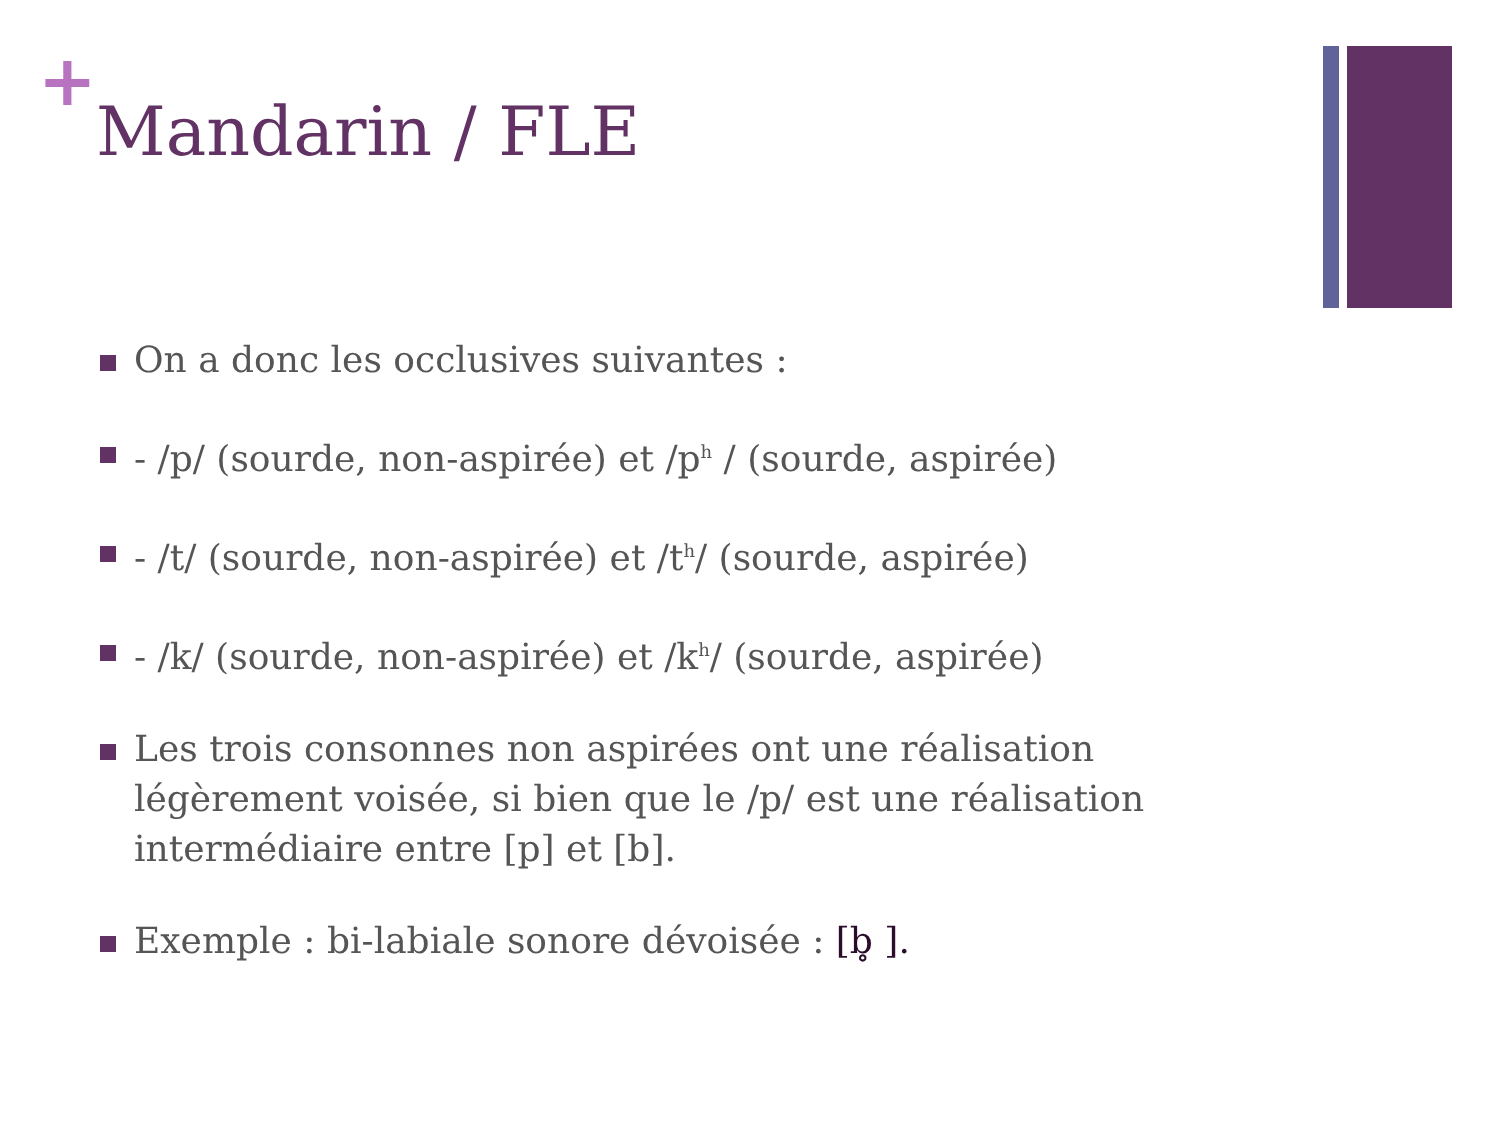+
Mandarin / FLE
On a donc les occlusives suivantes :
- /p/ (sourde, non-aspirée) et /p<sup>h</sup> / (sourde, aspirée)
- /t/ (sourde, non-aspirée) et /t<sup>h</sup>/ (sourde, aspirée)
- /k/ (sourde, non-aspirée) et /k<sup>h</sup>/ (sourde, aspirée)
Les trois consonnes non aspirées ont une réalisation légèrement voisée, si bien que le /p/ est une réalisation intermédiaire entre [p] et [b].
Exemple : bi-labiale sonore dévoisée : [b̥ ].